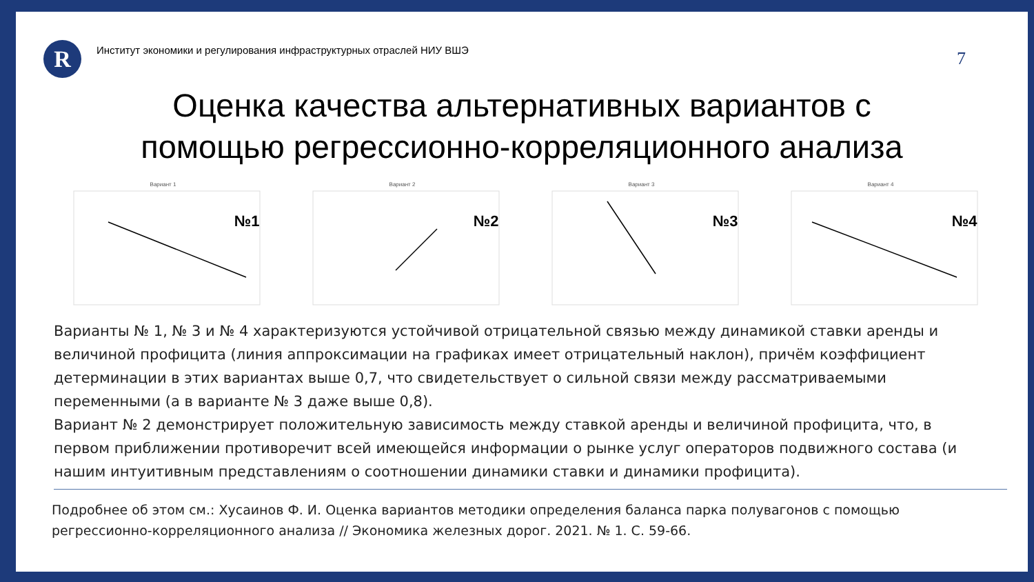R
Институт экономики и регулирования инфраструктурных отраслей НИУ ВШЭ
7
Оценка качества альтернативных вариантов с
помощью регрессионно-корреляционного анализа
Вариант 1
№1
Вариант 2
№2
Вариант 3
№3
Вариант 4
№4
Варианты № 1, № 3 и № 4 характеризуются устойчивой отрицательной связью между динамикой ставки аренды и величиной профицита (линия аппроксимации на графиках имеет отрицательный наклон), причём коэффициент детерминации в этих вариантах выше 0,7, что свидетельствует о сильной связи между рассматриваемыми переменными (а в варианте № 3 даже выше 0,8).
Вариант № 2 демонстрирует положительную зависимость между ставкой аренды и величиной профицита, что, в первом приближении противоречит всей имеющейся информации о рынке услуг операторов подвижного состава (и нашим интуитивным представлениям о соотношении динамики ставки и динамики профицита).
Подробнее об этом см.: Хусаинов Ф. И. Оценка вариантов методики определения баланса парка полувагонов с помощью регрессионно-корреляционного анализа // Экономика железных дорог. 2021. № 1. С. 59-66.